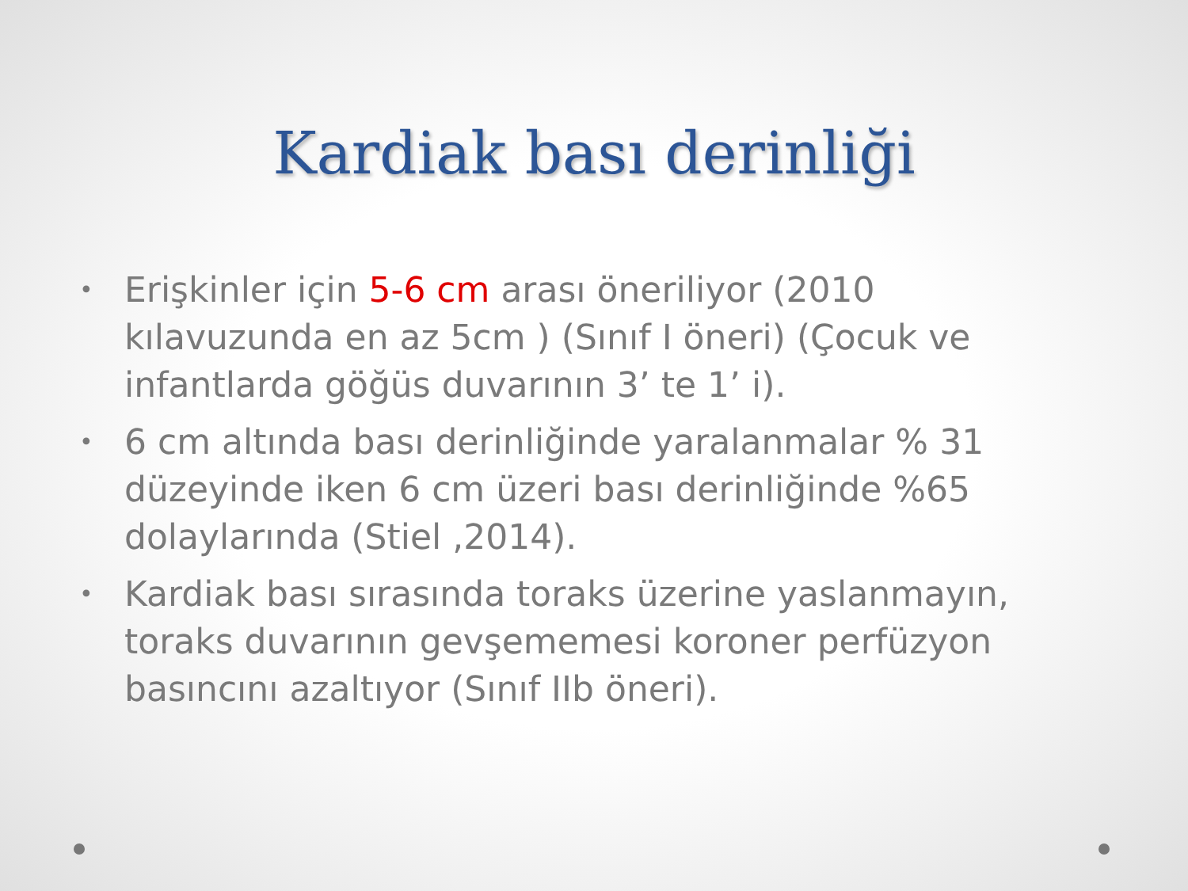Kardiak bası derinliği
• Erişkinler için 5-6 cm arası öneriliyor (2010 kılavuzunda en az 5cm ) (Sınıf I öneri) (Çocuk ve infantlarda göğüs duvarının 3’ te 1’ i).
• 6 cm altında bası derinliğinde yaralanmalar % 31 düzeyinde iken 6 cm üzeri bası derinliğinde %65 dolaylarında (Stiel ,2014).
• Kardiak bası sırasında toraks üzerine yaslanmayın, toraks duvarının gevşememesi koroner perfüzyon basıncını azaltıyor (Sınıf IIb öneri).